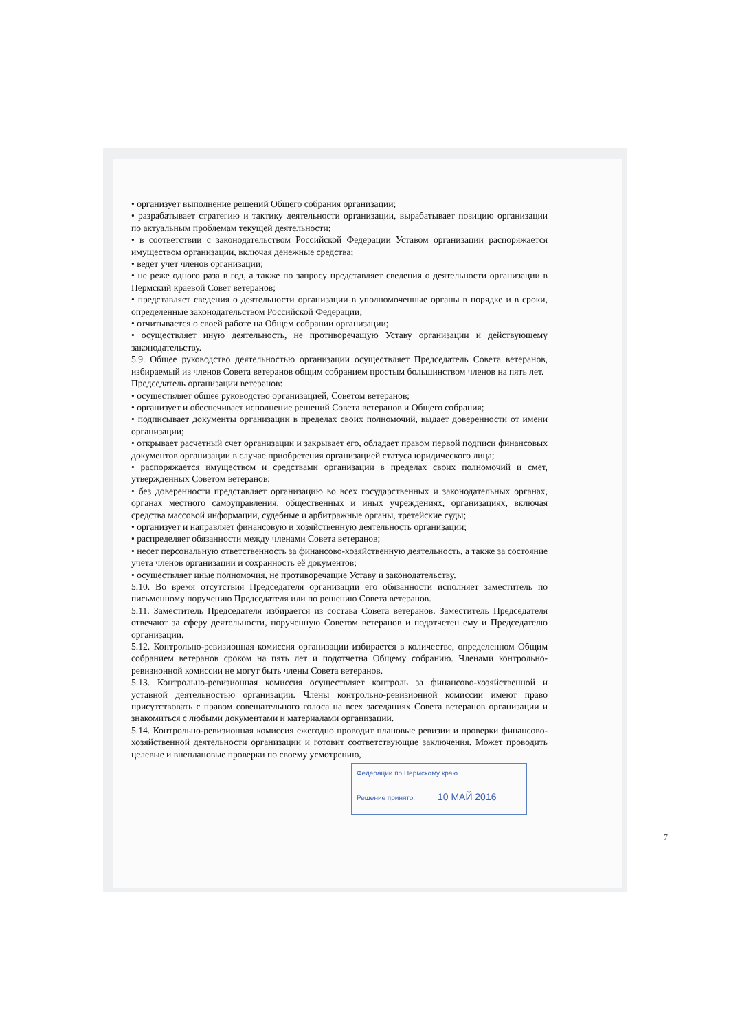• организует выполнение решений Общего собрания организации;
• разрабатывает стратегию и тактику деятельности организации, вырабатывает позицию организации по актуальным проблемам текущей деятельности;
• в соответствии с законодательством Российской Федерации Уставом организации распоряжается имуществом организации, включая денежные средства;
• ведет учет членов организации;
• не реже одного раза в год, а также по запросу представляет сведения о деятельности организации в Пермский краевой Совет ветеранов;
• представляет сведения о деятельности организации в уполномоченные органы в порядке и в сроки, определенные законодательством Российской Федерации;
• отчитывается о своей работе на Общем собрании организации;
• осуществляет иную деятельность, не противоречащую Уставу организации и действующему законодательству.
5.9. Общее руководство деятельностью организации осуществляет Председатель Совета ветеранов, избираемый из членов Совета ветеранов общим собранием простым большинством членов на пять лет.
Председатель организации ветеранов:
• осуществляет общее руководство организацией, Советом ветеранов;
• организует и обеспечивает исполнение решений Совета ветеранов и Общего собрания;
• подписывает документы организации в пределах своих полномочий, выдает доверенности от имени организации;
• открывает расчетный счет организации и закрывает его, обладает правом первой подписи финансовых документов организации в случае приобретения организацией статуса юридического лица;
• распоряжается имуществом и средствами организации в пределах своих полномочий и смет, утвержденных Советом ветеранов;
• без доверенности представляет организацию во всех государственных и законодательных органах, органах местного самоуправления, общественных и иных учреждениях, организациях, включая средства массовой информации, судебные и арбитражные органы, третейские суды;
• организует и направляет финансовую и хозяйственную деятельность организации;
• распределяет обязанности между членами Совета ветеранов;
• несет персональную ответственность за финансово-хозяйственную деятельность, а также за состояние учета членов организации и сохранность её документов;
• осуществляет иные полномочия, не противоречащие Уставу и законодательству.
5.10. Во время отсутствия Председателя организации его обязанности исполняет заместитель по письменному поручению Председателя или по решению Совета ветеранов.
5.11. Заместитель Председателя избирается из состава Совета ветеранов. Заместитель Председателя отвечают за сферу деятельности, порученную Советом ветеранов и подотчетен ему и Председателю организации.
5.12. Контрольно-ревизионная комиссия организации избирается в количестве, определенном Общим собранием ветеранов сроком на пять лет и подотчетна Общему собранию. Членами контрольно-ревизионной комиссии не могут быть члены Совета ветеранов.
5.13. Контрольно-ревизионная комиссия осуществляет контроль за финансово-хозяйственной и уставной деятельностью организации. Члены контрольно-ревизионной комиссии имеют право присутствовать с правом совещательного голоса на всех заседаниях Совета ветеранов организации и знакомиться с любыми документами и материалами организации.
5.14. Контрольно-ревизионная комиссия ежегодно проводит плановые ревизии и проверки финансово-хозяйственной деятельности организации и готовит соответствующие заключения. Может проводить целевые и внеплановые проверки по своему усмотрению,
Федерации по Пермскому краю
Решение принято: 10 МАЙ 2016
7